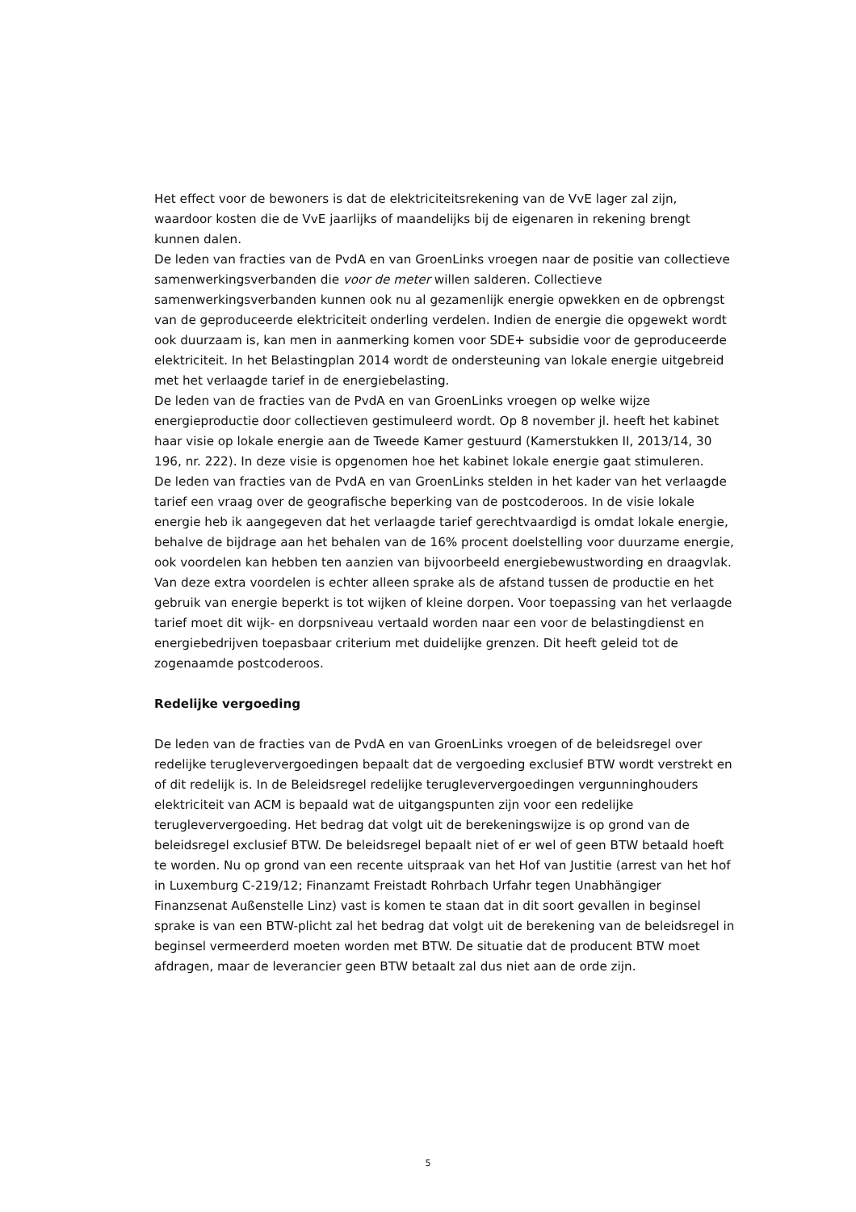Het effect voor de bewoners is dat de elektriciteitsrekening van de VvE lager zal zijn, waardoor kosten die de VvE jaarlijks of maandelijks bij de eigenaren in rekening brengt kunnen dalen.
De leden van fracties van de PvdA en van GroenLinks vroegen naar de positie van collectieve samenwerkingsverbanden die voor de meter willen salderen. Collectieve samenwerkingsverbanden kunnen ook nu al gezamenlijk energie opwekken en de opbrengst van de geproduceerde elektriciteit onderling verdelen. Indien de energie die opgewekt wordt ook duurzaam is, kan men in aanmerking komen voor SDE+ subsidie voor de geproduceerde elektriciteit. In het Belastingplan 2014 wordt de ondersteuning van lokale energie uitgebreid met het verlaagde tarief in de energiebelasting.
De leden van de fracties van de PvdA en van GroenLinks vroegen op welke wijze energieproductie door collectieven gestimuleerd wordt. Op 8 november jl. heeft het kabinet haar visie op lokale energie aan de Tweede Kamer gestuurd (Kamerstukken II, 2013/14, 30 196, nr. 222). In deze visie is opgenomen hoe het kabinet lokale energie gaat stimuleren.
De leden van fracties van de PvdA en van GroenLinks stelden in het kader van het verlaagde tarief een vraag over de geografische beperking van de postcoderoos. In de visie lokale energie heb ik aangegeven dat het verlaagde tarief gerechtvaardigd is omdat lokale energie, behalve de bijdrage aan het behalen van de 16% procent doelstelling voor duurzame energie, ook voordelen kan hebben ten aanzien van bijvoorbeeld energiebewustwording en draagvlak. Van deze extra voordelen is echter alleen sprake als de afstand tussen de productie en het gebruik van energie beperkt is tot wijken of kleine dorpen. Voor toepassing van het verlaagde tarief moet dit wijk- en dorpsniveau vertaald worden naar een voor de belastingdienst en energiebedrijven toepasbaar criterium met duidelijke grenzen. Dit heeft geleid tot de zogenaamde postcoderoos.
Redelijke vergoeding
De leden van de fracties van de PvdA en van GroenLinks vroegen of de beleidsregel over redelijke terugleververgoedingen bepaalt dat de vergoeding exclusief BTW wordt verstrekt en of dit redelijk is. In de Beleidsregel redelijke terugleververgoedingen vergunninghouders elektriciteit van ACM is bepaald wat de uitgangspunten zijn voor een redelijke terugleververgoeding. Het bedrag dat volgt uit de berekeningswijze is op grond van de beleidsregel exclusief BTW. De beleidsregel bepaalt niet of er wel of geen BTW betaald hoeft te worden. Nu op grond van een recente uitspraak van het Hof van Justitie (arrest van het hof in Luxemburg C-219/12; Finanzamt Freistadt Rohrbach Urfahr tegen Unabhängiger Finanzsenat Außenstelle Linz) vast is komen te staan dat in dit soort gevallen in beginsel sprake is van een BTW-plicht zal het bedrag dat volgt uit de berekening van de beleidsregel in beginsel vermeerderd moeten worden met BTW. De situatie dat de producent BTW moet afdragen, maar de leverancier geen BTW betaalt zal dus niet aan de orde zijn.
5